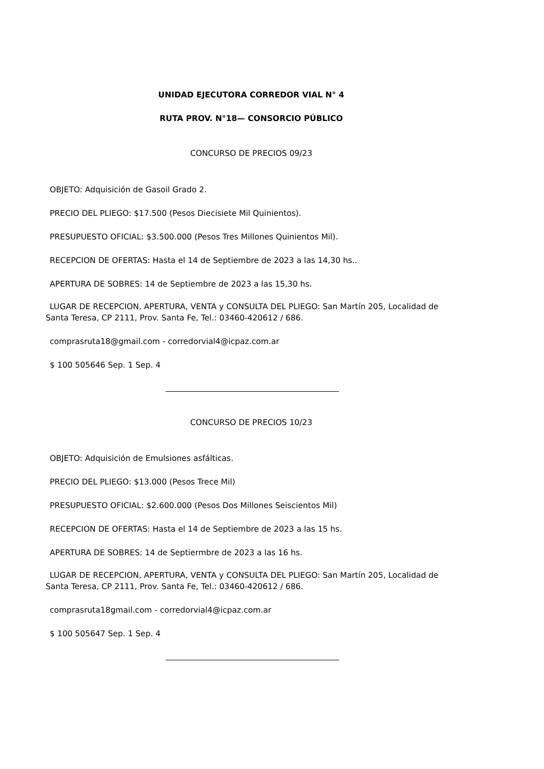UNIDAD EJECUTORA CORREDOR VIAL N° 4
RUTA PROV. N°18— CONSORCIO PÚBLICO
CONCURSO DE PRECIOS 09/23
OBJETO: Adquisición de Gasoil Grado 2.
PRECIO DEL PLIEGO: $17.500 (Pesos Diecisiete Mil Quinientos).
PRESUPUESTO OFICIAL: $3.500.000 (Pesos Tres Millones Quinientos Mil).
RECEPCION DE OFERTAS: Hasta el 14 de Septiembre de 2023 a las 14,30 hs..
APERTURA DE SOBRES: 14 de Septiembre de 2023 a las 15,30 hs.
LUGAR DE RECEPCION, APERTURA, VENTA y CONSULTA DEL PLIEGO: San Martín 205, Localidad de
Santa Teresa, CP 2111, Prov. Santa Fe, Tel.: 03460-420612 / 686.
comprasruta18@gmail.com - corredorvial4@icpaz.com.ar
$ 100 505646 Sep. 1 Sep. 4
CONCURSO DE PRECIOS 10/23
OBJETO: Adquisición de Emulsiones asfálticas.
PRECIO DEL PLIEGO: $13.000 (Pesos Trece Mil)
PRESUPUESTO OFICIAL: $2.600.000 (Pesos Dos Millones Seiscientos Mil)
RECEPCION DE OFERTAS: Hasta el 14 de Septiembre de 2023 a las 15 hs.
APERTURA DE SOBRES: 14 de Septiermbre de 2023 a las 16 hs.
LUGAR DE RECEPCION, APERTURA, VENTA y CONSULTA DEL PLIEGO: San Martín 205, Localidad de
Santa Teresa, CP 2111, Prov. Santa Fe, Tel.: 03460-420612 / 686.
comprasruta18gmail.com - corredorvial4@icpaz.com.ar
$ 100 505647 Sep. 1 Sep. 4